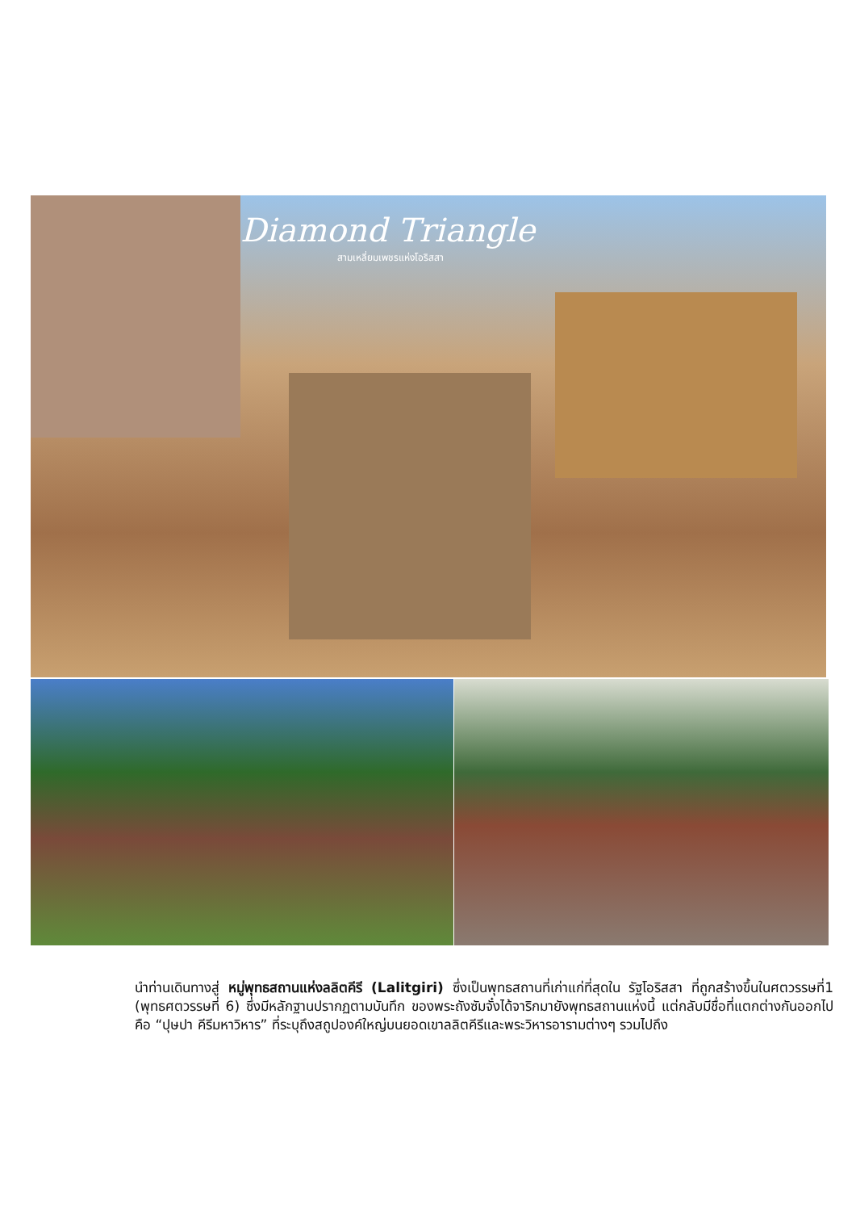Diamond Triangle
สามเหลี่ยมเพชรแห่งโอริสสา
นำท่านเดินทางสู่ หมู่พุทธสถานแห่งลลิตคีรี (Lalitgiri) ซึ่งเป็นพุทธสถานที่เก่าแก่ที่สุดใน รัฐโอริสสา ที่ถูกสร้างขึ้นในศตวรรษที่1 (พุทธศตวรรษที่ 6) ซึ่งมีหลักฐานปรากฏตามบันทึก ของพระถังซัมจั๋งได้จาริกมายังพุทธสถานแห่งนี้ แต่กลับมีชื่อที่แตกต่างกันออกไปคือ “ปุษปา คีรีมหาวิหาร” ที่ระบุถึงสถูปองค์ใหญ่บนยอดเขาลลิตคีรีและพระวิหารอารามต่างๆ รวมไปถึง